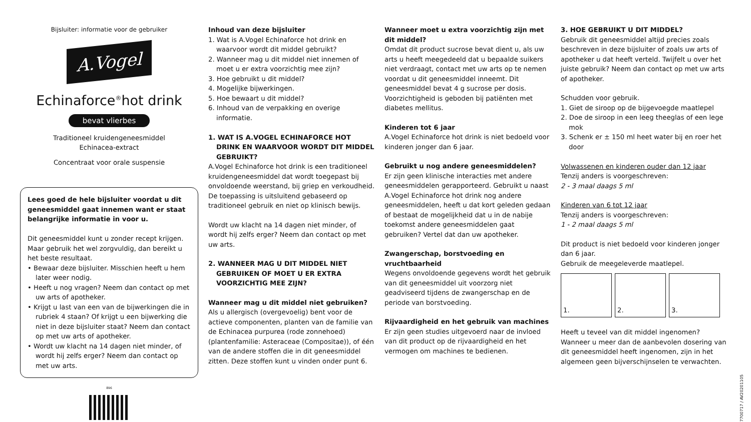Bijsluiter: informatie voor de gebruiker
A.Vogel
Echinaforce<sup>®</sup>hot drink
bevat vlierbes
Traditioneel kruidengeneesmiddel
Echinacea-extract
Concentraat voor orale suspensie
Lees goed de hele bijsluiter voordat u dit geneesmiddel gaat innemen want er staat belangrijke informatie in voor u.
Dit geneesmiddel kunt u zonder recept krijgen. Maar gebruik het wel zorgvuldig, dan bereikt u het beste resultaat.
• Bewaar deze bijsluiter. Misschien heeft u hem later weer nodig.
• Heeft u nog vragen? Neem dan contact op met uw arts of apotheker.
• Krijgt u last van een van de bijwerkingen die in rubriek 4 staan? Of krijgt u een bijwerking die niet in deze bijsluiter staat? Neem dan contact op met uw arts of apotheker.
• Wordt uw klacht na 14 dagen niet minder, of wordt hij zelfs erger? Neem dan contact op met uw arts.
896
Inhoud van deze bijsluiter
1. Wat is A.Vogel Echinaforce hot drink en waarvoor wordt dit middel gebruikt?
2. Wanneer mag u dit middel niet innemen of moet u er extra voorzichtig mee zijn?
3. Hoe gebruikt u dit middel?
4. Mogelijke bijwerkingen.
5. Hoe bewaart u dit middel?
6. Inhoud van de verpakking en overige informatie.
1. WAT IS A.VOGEL ECHINAFORCE HOT DRINK EN WAARVOOR WORDT DIT MIDDEL GEBRUIKT?
A.Vogel Echinaforce hot drink is een traditioneel kruidengeneesmiddel dat wordt toegepast bij onvoldoende weerstand, bij griep en verkoudheid. De toepassing is uitsluitend gebaseerd op traditioneel gebruik en niet op klinisch bewijs.
Wordt uw klacht na 14 dagen niet minder, of wordt hij zelfs erger? Neem dan contact op met uw arts.
2. WANNEER MAG U DIT MIDDEL NIET GEBRUIKEN OF MOET U ER EXTRA VOORZICHTIG MEE ZIJN?
Wanneer mag u dit middel niet gebruiken?
Als u allergisch (overgevoelig) bent voor de actieve componenten, planten van de familie van de Echinacea purpurea (rode zonnehoed) (plantenfamilie: Asteraceae (Compositae)), of één van de andere stoffen die in dit geneesmiddel zitten. Deze stoffen kunt u vinden onder punt 6.
Wanneer moet u extra voorzichtig zijn met dit middel?
Omdat dit product sucrose bevat dient u, als uw arts u heeft meegedeeld dat u bepaalde suikers niet verdraagt, contact met uw arts op te nemen voordat u dit geneesmiddel inneemt. Dit geneesmiddel bevat 4 g sucrose per dosis. Voorzichtigheid is geboden bij patiënten met diabetes mellitus.
Kinderen tot 6 jaar
A.Vogel Echinaforce hot drink is niet bedoeld voor kinderen jonger dan 6 jaar.
Gebruikt u nog andere geneesmiddelen?
Er zijn geen klinische interacties met andere geneesmiddelen gerapporteerd. Gebruikt u naast A.Vogel Echinaforce hot drink nog andere geneesmiddelen, heeft u dat kort geleden gedaan of bestaat de mogelijkheid dat u in de nabije toekomst andere geneesmiddelen gaat gebruiken? Vertel dat dan uw apotheker.
Zwangerschap, borstvoeding en vruchtbaarheid
Wegens onvoldoende gegevens wordt het gebruik van dit geneesmiddel uit voorzorg niet geadviseerd tijdens de zwangerschap en de periode van borstvoeding.
Rijvaardigheid en het gebruik van machines
Er zijn geen studies uitgevoerd naar de invloed van dit product op de rijvaardigheid en het vermogen om machines te bedienen.
3. HOE GEBRUIKT U DIT MIDDEL?
Gebruik dit geneesmiddel altijd precies zoals beschreven in deze bijsluiter of zoals uw arts of apotheker u dat heeft verteld. Twijfelt u over het juiste gebruik? Neem dan contact op met uw arts of apotheker.
Schudden voor gebruik.
1. Giet de siroop op de bijgevoegde maatlepel
2. Doe de siroop in een leeg theeglas of een lege mok
3. Schenk er ± 150 ml heet water bij en roer het door
Volwassenen en kinderen ouder dan 12 jaar
Tenzij anders is voorgeschreven:
2 - 3 maal daags 5 ml
Kinderen van 6 tot 12 jaar
Tenzij anders is voorgeschreven:
1 - 2 maal daags 5 ml
Dit product is niet bedoeld voor kinderen jonger dan 6 jaar.
Gebruik de meegeleverde maatlepel.
1. 2. 3.
Heeft u teveel van dit middel ingenomen? Wanneer u meer dan de aanbevolen dosering van dit geneesmiddel heeft ingenomen, zijn in het algemeen geen bijverschijnselen te verwachten.
7700717 / AV20201105